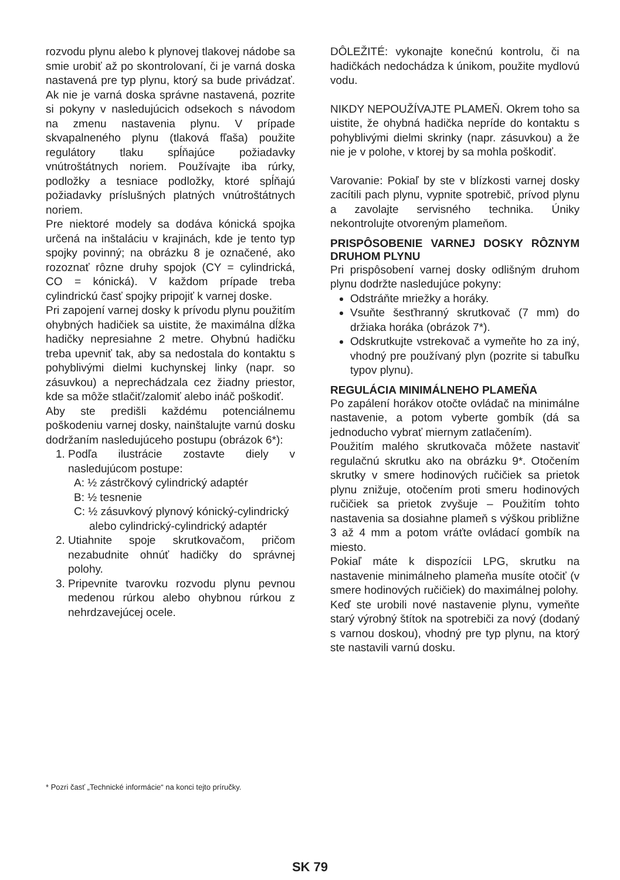rozvodu plynu alebo k plynovej tlakovej nádobe sa smie urobiť až po skontrolovaní, či je varná doska nastavená pre typ plynu, ktorý sa bude privádzať. Ak nie je varná doska správne nastavená, pozrite si pokyny v nasledujúcich odsekoch s návodom na zmenu nastavenia plynu. V prípade skvapalneného plynu (tlaková fľaša) použite regulátory tlaku spĺňajúce požiadavky vnútroštátnych noriem. Používajte iba rúrky, podložky a tesniace podložky, ktoré spĺňajú požiadavky príslušných platných vnútroštátnych noriem.
Pre niektoré modely sa dodáva kónická spojka určená na inštaláciu v krajinách, kde je tento typ spojky povinný; na obrázku 8 je označené, ako rozoznať rôzne druhy spojok (CY = cylindrická, CO = kónická). V každom prípade treba cylindrickú časť spojky pripojiť k varnej doske.
Pri zapojení varnej dosky k prívodu plynu použitím ohybných hadičiek sa uistite, že maximálna dĺžka hadičky nepresiahne 2 metre. Ohybnú hadičku treba upevniť tak, aby sa nedostala do kontaktu s pohyblivými dielmi kuchynskej linky (napr. so zásuvkou) a neprechádzala cez žiadny priestor, kde sa môže stlačiť/zalomiť alebo ináč poškodiť.
Aby ste predišli každému potenciálnemu poškodeniu varnej dosky, nainštalujte varnú dosku dodržaním nasledujúceho postupu (obrázok 6*):
1. Podľa ilustrácie zostavte diely v nasledujúcom postupe:
A: ½ zástrčkový cylindrický adaptér
B: ½ tesnenie
C: ½ zásuvkový plynový kónický-cylindrický alebo cylindrický-cylindrický adaptér
2. Utiahnite spoje skrutkovačom, pričom nezabudnite ohnúť hadičky do správnej polohy.
3. Pripevnite tvarovku rozvodu plynu pevnou medenou rúrkou alebo ohybnou rúrkou z nehrdzavejúcej ocele.
DÔLEŽITÉ: vykonajte konečnú kontrolu, či na hadičkách nedochádza k únikom, použite mydlovú vodu.
NIKDY NEPOUŽÍVAJTE PLAMEŇ. Okrem toho sa uistite, že ohybná hadička nepríde do kontaktu s pohyblivými dielmi skrinky (napr. zásuvkou) a že nie je v polohe, v ktorej by sa mohla poškodiť.
Varovanie: Pokiaľ by ste v blízkosti varnej dosky zacítili pach plynu, vypnite spotrebič, prívod plynu a zavolajte servisného technika. Úniky nekontrolujte otvoreným plameňom.
PRISPÔSOBENIE VARNEJ DOSKY RÔZNYM DRUHOM PLYNU
Pri prispôsobení varnej dosky odlišným druhom plynu dodržte nasledujúce pokyny:
Odstráňte mriežky a horáky.
Vsuňte šesťhranný skrutkovač (7 mm) do držiaka horáka (obrázok 7*).
Odskrutkujte vstrekovač a vymeňte ho za iný, vhodný pre používaný plyn (pozrite si tabuľku typov plynu).
REGULÁCIA MINIMÁLNEHO PLAMEŇA
Po zapálení horákov otočte ovládač na minimálne nastavenie, a potom vyberte gombík (dá sa jednoducho vybrať miernym zatlačením).
Použitím malého skrutkovača môžete nastaviť regulačnú skrutku ako na obrázku 9*. Otočením skrutky v smere hodinových ručičiek sa prietok plynu znižuje, otočením proti smeru hodinových ručičiek sa prietok zvyšuje – Použitím tohto nastavenia sa dosiahne plameň s výškou približne 3 až 4 mm a potom vráťte ovládací gombík na miesto.
Pokiaľ máte k dispozícii LPG, skrutku na nastavenie minimálneho plameňa musíte otočiť (v smere hodinových ručičiek) do maximálnej polohy.
Keď ste urobili nové nastavenie plynu, vymeňte starý výrobný štítok na spotrebiči za nový (dodaný s varnou doskou), vhodný pre typ plynu, na ktorý ste nastavili varnú dosku.
* Pozri časť „Technické informácie“ na konci tejto príručky.
SK 79